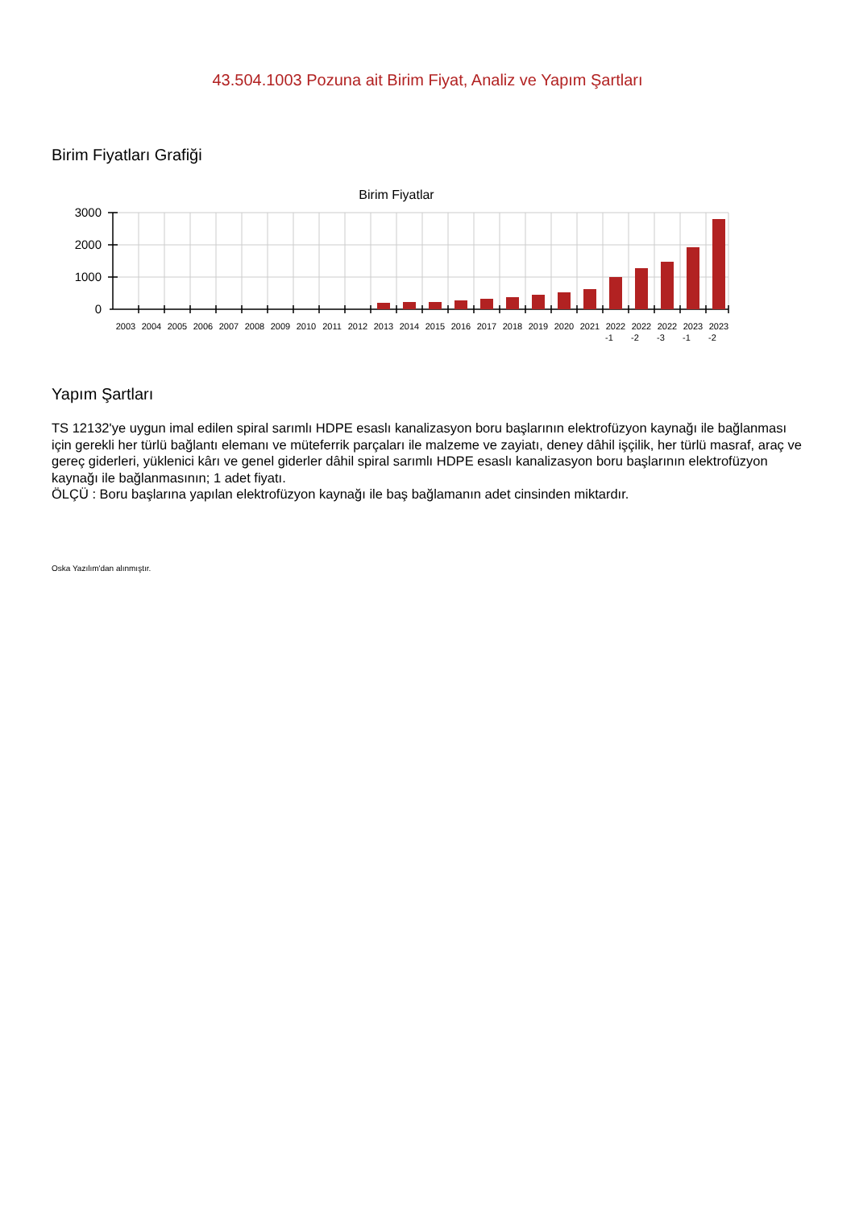43.504.1003 Pozuna ait Birim Fiyat, Analiz ve Yapım Şartları
Birim Fiyatları Grafiği
Birim Fiyatlar
3000
2000
1000
0
2003
2004
2005
2006
2007
2008
2009
2010
2011
2012
2013
2014
2015
2016
2017
2018
2019
2020
2021
2022
-1
2022
-2
2022
-3
2023
-1
2023
-2
Yapım Şartları
TS 12132'ye uygun imal edilen spiral sarımlı HDPE esaslı kanalizasyon boru başlarının elektrofüzyon kaynağı ile bağlanması için gerekli her türlü bağlantı elemanı ve müteferrik parçaları ile malzeme ve zayiatı, deney dâhil işçilik, her türlü masraf, araç ve gereç giderleri, yüklenici kârı ve genel giderler dâhil spiral sarımlı HDPE esaslı kanalizasyon boru başlarının elektrofüzyon kaynağı ile bağlanmasının; 1 adet fiyatı.
ÖLÇÜ : Boru başlarına yapılan elektrofüzyon kaynağı ile baş bağlamanın adet cinsinden miktardır.
Oska Yazılım'dan alınmıştır.